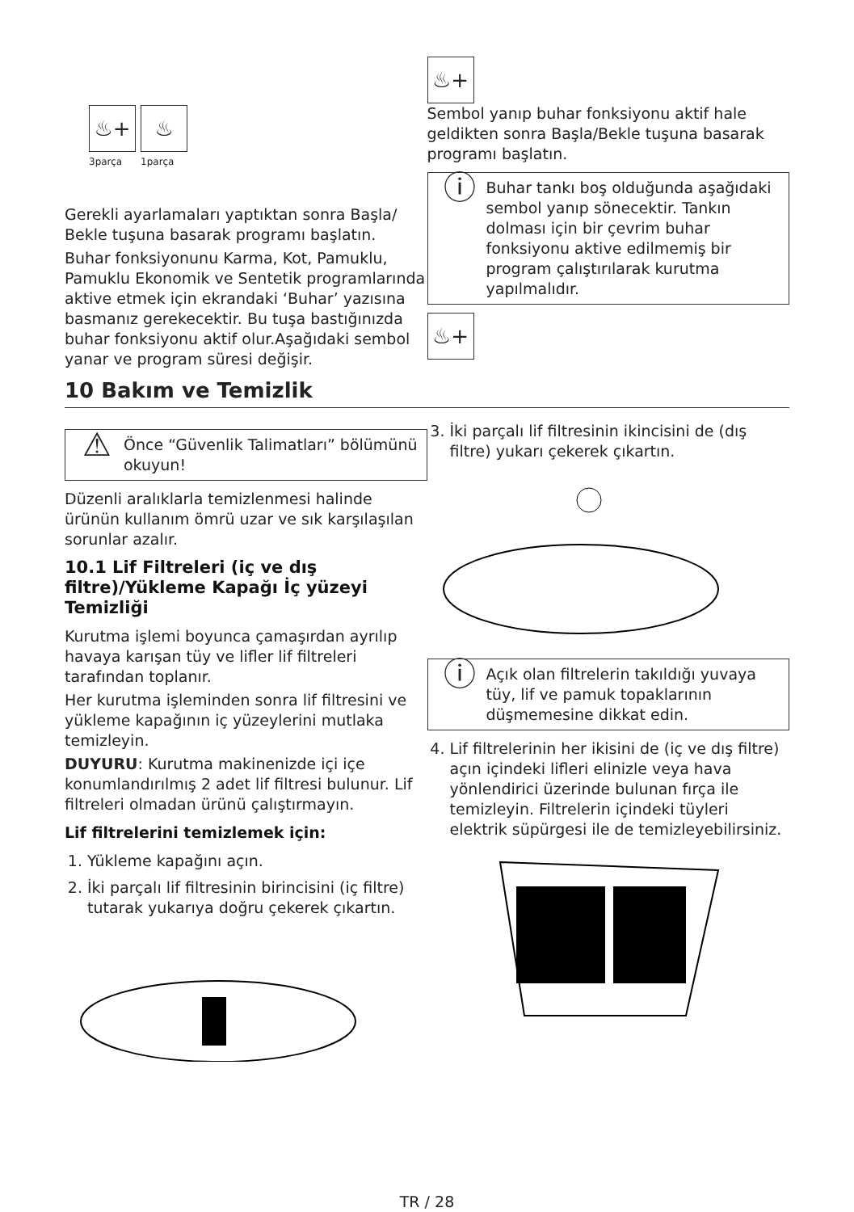♨+ ♨
3parça 1parça
Gerekli ayarlamaları yaptıktan sonra Başla/ Bekle tuşuna basarak programı başlatın.
Buhar fonksiyonunu Karma, Kot, Pamuklu, Pamuklu Ekonomik ve Sentetik programlarında aktive etmek için ekrandaki ‘Buhar’ yazısına basmanız gerekecektir. Bu tuşa bastığınızda buhar fonksiyonu aktif olur.Aşağıdaki sembol yanar ve program süresi değişir.
♨+
Sembol yanıp buhar fonksiyonu aktif hale geldikten sonra Başla/Bekle tuşuna basarak programı başlatın.
ⓘ
Buhar tankı boş olduğunda aşağıdaki sembol yanıp sönecektir. Tankın dolması için bir çevrim buhar fonksiyonu aktive edilmemiş bir program çalıştırılarak kurutma yapılmalıdır.
♨+
10 Bakım ve Temizlik
⚠
Önce “Güvenlik Talimatları” bölümünü okuyun!
Düzenli aralıklarla temizlenmesi halinde ürünün kullanım ömrü uzar ve sık karşılaşılan sorunlar azalır.
10.1 Lif Filtreleri (iç ve dış filtre)/Yükleme Kapağı İç yüzeyi Temizliği
Kurutma işlemi boyunca çamaşırdan ayrılıp havaya karışan tüy ve lifler lif filtreleri tarafından toplanır.
Her kurutma işleminden sonra lif filtresini ve yükleme kapağının iç yüzeylerini mutlaka temizleyin.
DUYURU: Kurutma makinenizde içi içe konumlandırılmış 2 adet lif filtresi bulunur. Lif filtreleri olmadan ürünü çalıştırmayın.
Lif filtrelerini temizlemek için:
1. Yükleme kapağını açın.
2. İki parçalı lif filtresinin birincisini (iç filtre) tutarak yukarıya doğru çekerek çıkartın.
3. İki parçalı lif filtresinin ikincisini de (dış filtre) yukarı çekerek çıkartın.
ⓘ
Açık olan filtrelerin takıldığı yuvaya tüy, lif ve pamuk topaklarının düşmemesine dikkat edin.
4. Lif filtrelerinin her ikisini de (iç ve dış filtre) açın içindeki lifleri elinizle veya hava yönlendirici üzerinde bulunan fırça ile temizleyin. Filtrelerin içindeki tüyleri elektrik süpürgesi ile de temizleyebilirsiniz.
TR / 28